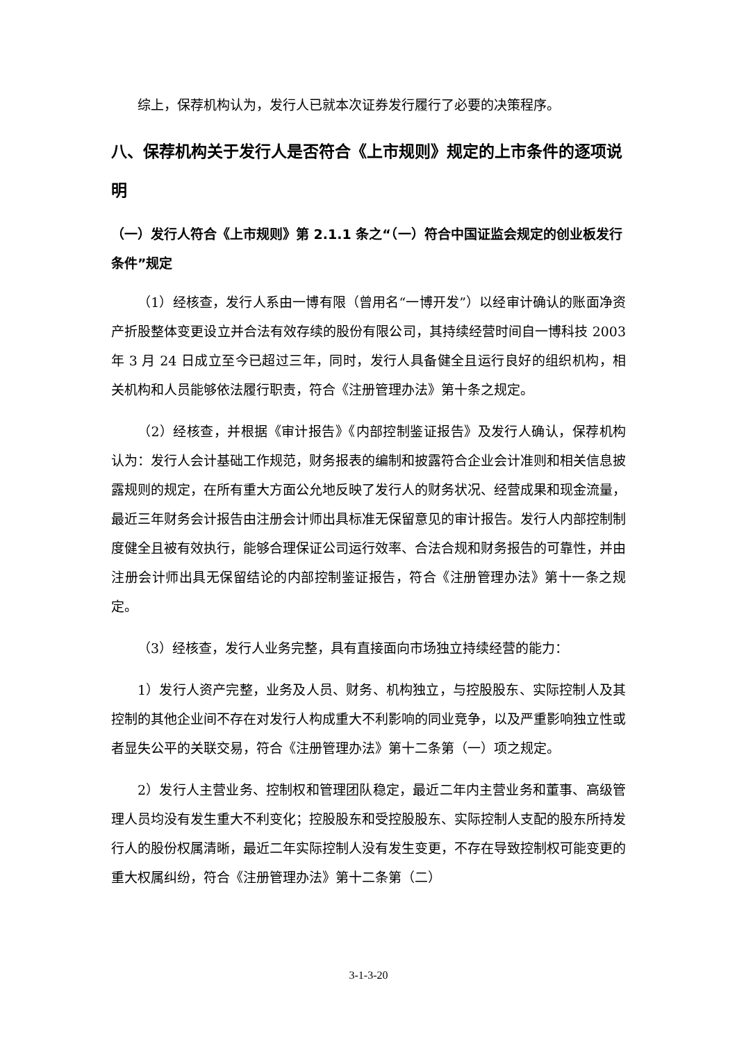综上，保荐机构认为，发行人已就本次证券发行履行了必要的决策程序。
八、保荐机构关于发行人是否符合《上市规则》规定的上市条件的逐项说明
（一）发行人符合《上市规则》第 2.1.1 条之“（一）符合中国证监会规定的创业板发行条件”规定
（1）经核查，发行人系由一博有限（曾用名“一博开发”）以经审计确认的账面净资产折股整体变更设立并合法有效存续的股份有限公司，其持续经营时间自一博科技 2003 年 3 月 24 日成立至今已超过三年，同时，发行人具备健全且运行良好的组织机构，相关机构和人员能够依法履行职责，符合《注册管理办法》第十条之规定。
（2）经核查，并根据《审计报告》《内部控制鉴证报告》及发行人确认，保荐机构认为：发行人会计基础工作规范，财务报表的编制和披露符合企业会计准则和相关信息披露规则的规定，在所有重大方面公允地反映了发行人的财务状况、经营成果和现金流量，最近三年财务会计报告由注册会计师出具标准无保留意见的审计报告。发行人内部控制制度健全且被有效执行，能够合理保证公司运行效率、合法合规和财务报告的可靠性，并由注册会计师出具无保留结论的内部控制鉴证报告，符合《注册管理办法》第十一条之规定。
（3）经核查，发行人业务完整，具有直接面向市场独立持续经营的能力：
1）发行人资产完整，业务及人员、财务、机构独立，与控股股东、实际控制人及其控制的其他企业间不存在对发行人构成重大不利影响的同业竞争，以及严重影响独立性或者显失公平的关联交易，符合《注册管理办法》第十二条第（一）项之规定。
2）发行人主营业务、控制权和管理团队稳定，最近二年内主营业务和董事、高级管理人员均没有发生重大不利变化；控股股东和受控股股东、实际控制人支配的股东所持发行人的股份权属清晰，最近二年实际控制人没有发生变更，不存在导致控制权可能变更的重大权属纠纷，符合《注册管理办法》第十二条第（二）
3-1-3-20